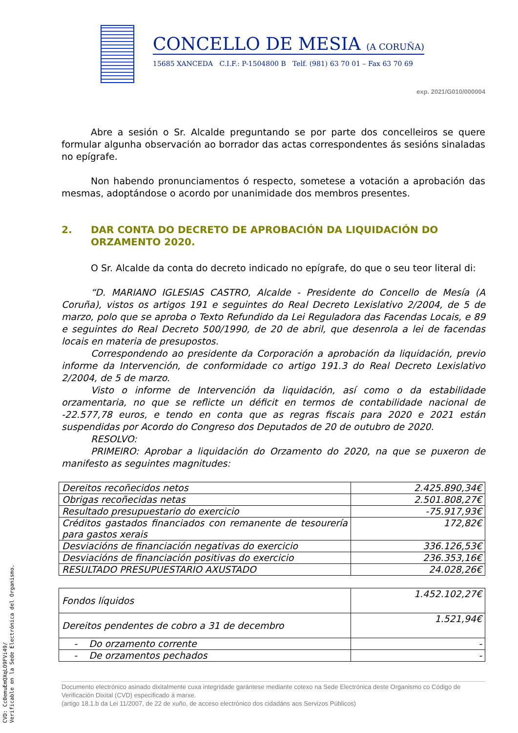CONCELLO DE MESIA (A CORUÑA)
15685 XANCEDA C.I.F.: P-1504800 B Telf. (981) 63 70 01 – Fax 63 70 69
exp. 2021/G010/000004
Abre a sesión o Sr. Alcalde preguntando se por parte dos concelleiros se quere formular algunha observación ao borrador das actas correspondentes ás sesións sinaladas no epígrafe.
Non habendo pronunciamentos ó respecto, sometese a votación a aprobación das mesmas, adoptándose o acordo por unanimidade dos membros presentes.
2. DAR CONTA DO DECRETO DE APROBACIÓN DA LIQUIDACIÓN DO ORZAMENTO 2020.
O Sr. Alcalde da conta do decreto indicado no epígrafe, do que o seu teor literal di:
“D. MARIANO IGLESIAS CASTRO, Alcalde - Presidente do Concello de Mesía (A Coruña), vistos os artigos 191 e seguintes do Real Decreto Lexislativo 2/2004, de 5 de marzo, polo que se aproba o Texto Refundido da Lei Reguladora das Facendas Locais, e 89 e seguintes do Real Decreto 500/1990, de 20 de abril, que desenrola a lei de facendas locais en materia de presupostos.
Correspondendo ao presidente da Corporación a aprobación da liquidación, previo informe da Intervención, de conformidade co artigo 191.3 do Real Decreto Lexislativo 2/2004, de 5 de marzo.
Visto o informe de Intervención da liquidación, así como o da estabilidade orzamentaria, no que se reflicte un déficit en termos de contabilidade nacional de -22.577,78 euros, e tendo en conta que as regras fiscais para 2020 e 2021 están suspendidas por Acordo do Congreso dos Deputados de 20 de outubro de 2020.
RESOLVO:
PRIMEIRO: Aprobar a liquidación do Orzamento do 2020, na que se puxeron de manifesto as seguintes magnitudes:
| Dereitos recoñecidos netos | 2.425.890,34€ |
| Obrigas recoñecidas netas | 2.501.808,27€ |
| Resultado presupuestario do exercicio | -75.917,93€ |
| Créditos gastados financiados con remanente de tesourería para gastos xerais | 172,82€ |
| Desviacións de financiación negativas do exercicio | 336.126,53€ |
| Desviacións de financiación positivas do exercicio | 236.353,16€ |
| RESULTADO PRESUPUESTARIO AXUSTADO | 24.028,26€ |
| Fondos líquidos | 1.452.102,27€ |
| Dereitos pendentes de cobro a 31 de decembro | 1.521,94€ |
| - Do orzamento corrente | - |
| - De orzamentos pechados | - |
Documento electrónico asinado dixitalmente cuxa integridade garántese mediante cotexo na Sede Electrónica deste Organismo co Código de Verificación Dixital (CVD) especificado á marxe.
(artigo 18.1.b da Lei 11/2007, de 22 de xuño, de acceso electrónico dos cidadáns aos Servizos Públicos)
CVD: Cc0emuEmQXqLO9FVi49/
Verificable en la Sede Electrónica del Organismo.